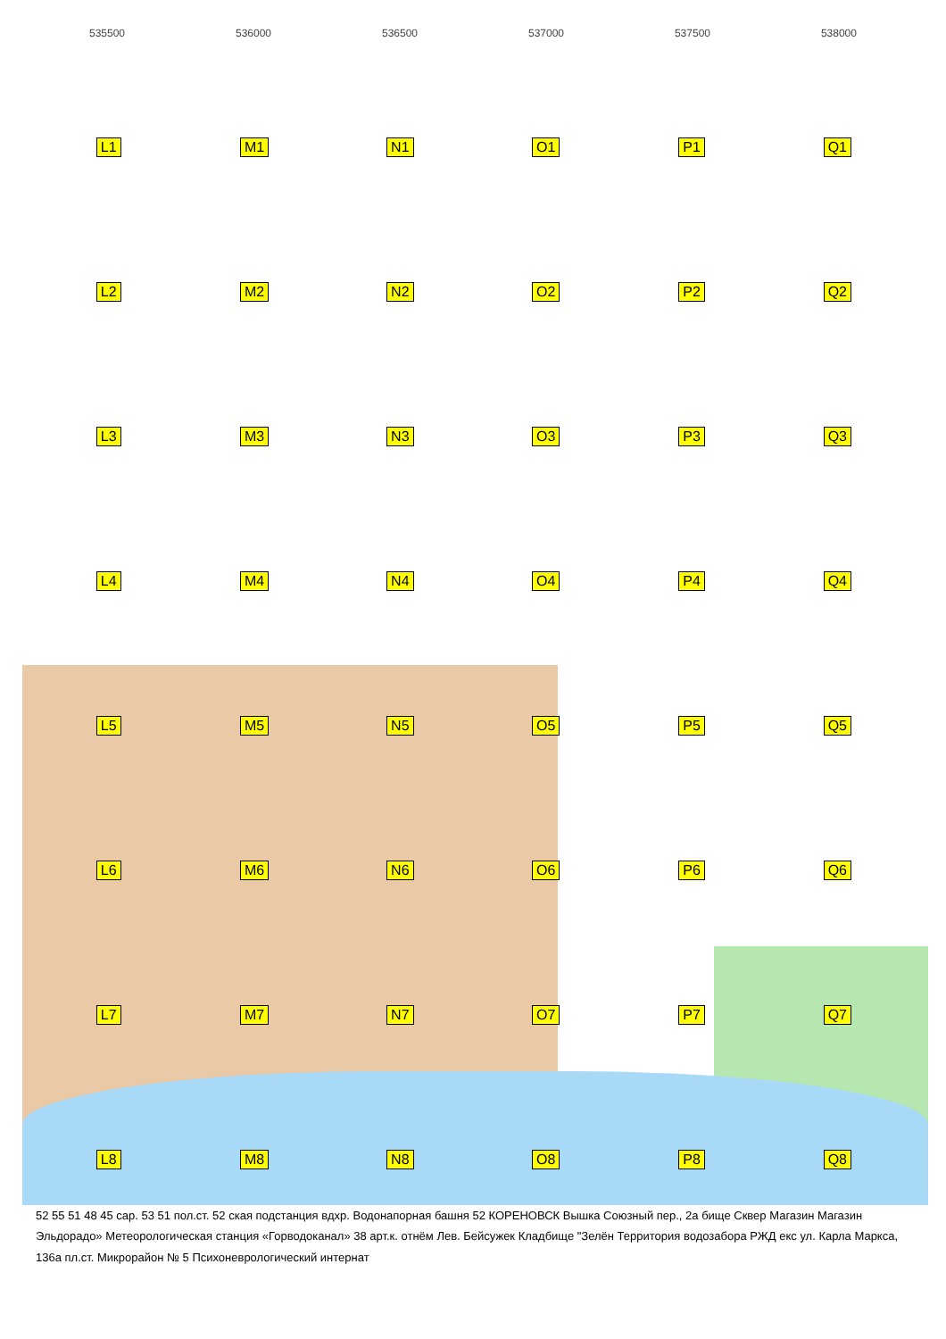535500 536000 536500 537000 537500 538000
L1 M1 N1 O1 P1 Q1 L2 M2 N2 O2 P2 Q2 L3 M3 N3 O3 P3 Q3 L4 M4 N4 O4 P4 Q4 L5 M5 N5 O5 P5 Q5 L6 M6 N6 O6 P6 Q6 L7 M7 N7 O7 P7 Q7 L8 M8 N8 O8 P8 Q8
52 55 51 48 45 сар. 53 51 пол.ст. 52 ская подстанция вдхр. Водонапорная башня 52 КОРЕНОВСК Вышка Союзный пер., 2а бище Сквер Магазин Магазин Эльдорадо» Метеорологическая станция «Горводоканал» 38 арт.к. отнём Лев. Бейсужек Кладбище "Зелён Территория водозабора РЖД екс ул. Карла Маркса, 136а пл.ст. Микрорайон № 5 Психоневрологический интернат